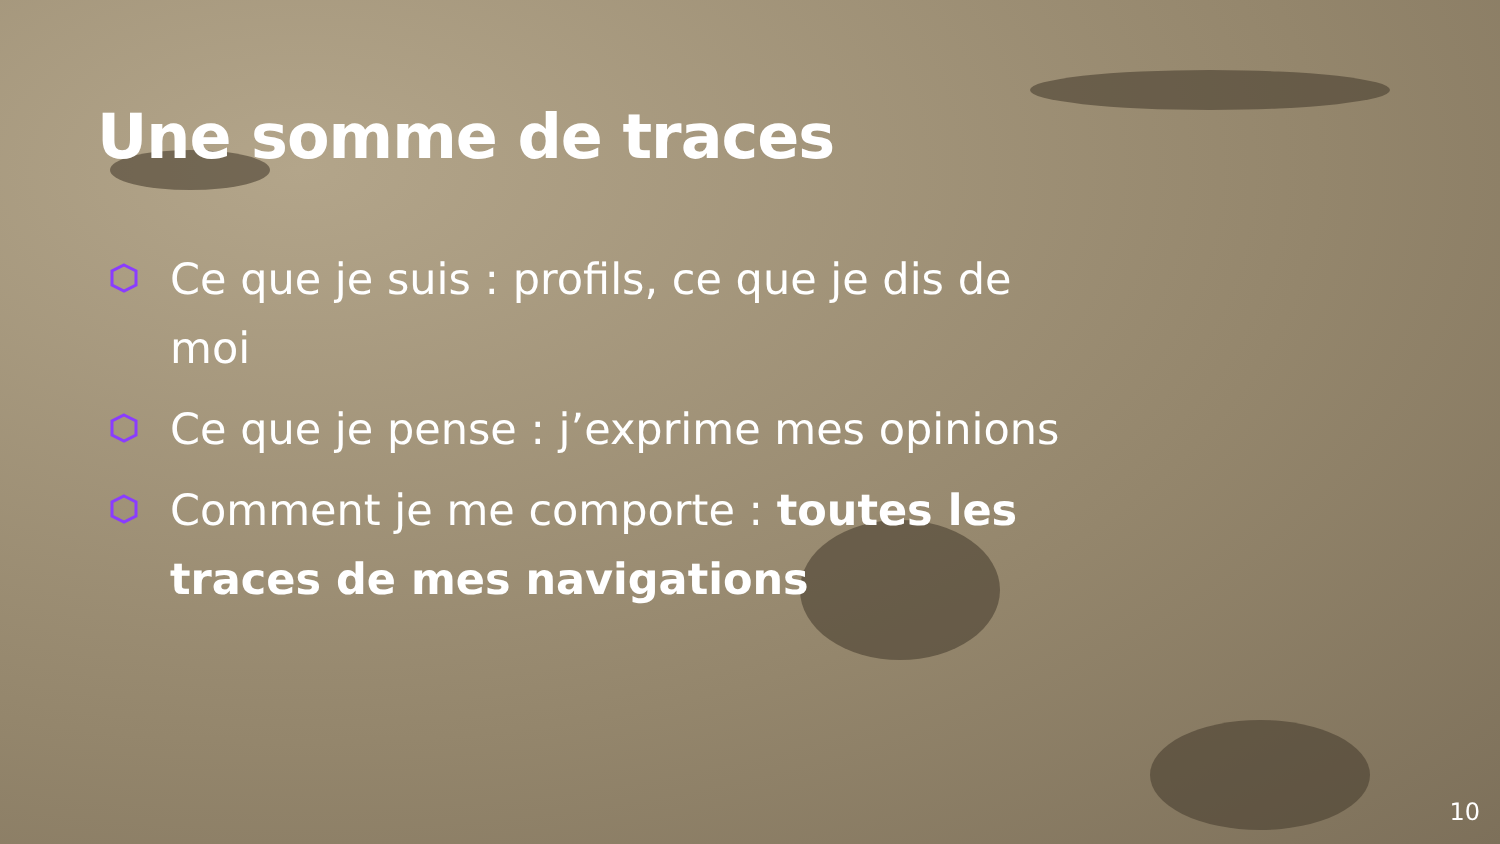Une somme de traces
Ce que je suis : profils, ce que je dis de moi
Ce que je pense : j’exprime mes opinions
Comment je me comporte : toutes les traces de mes navigations
10